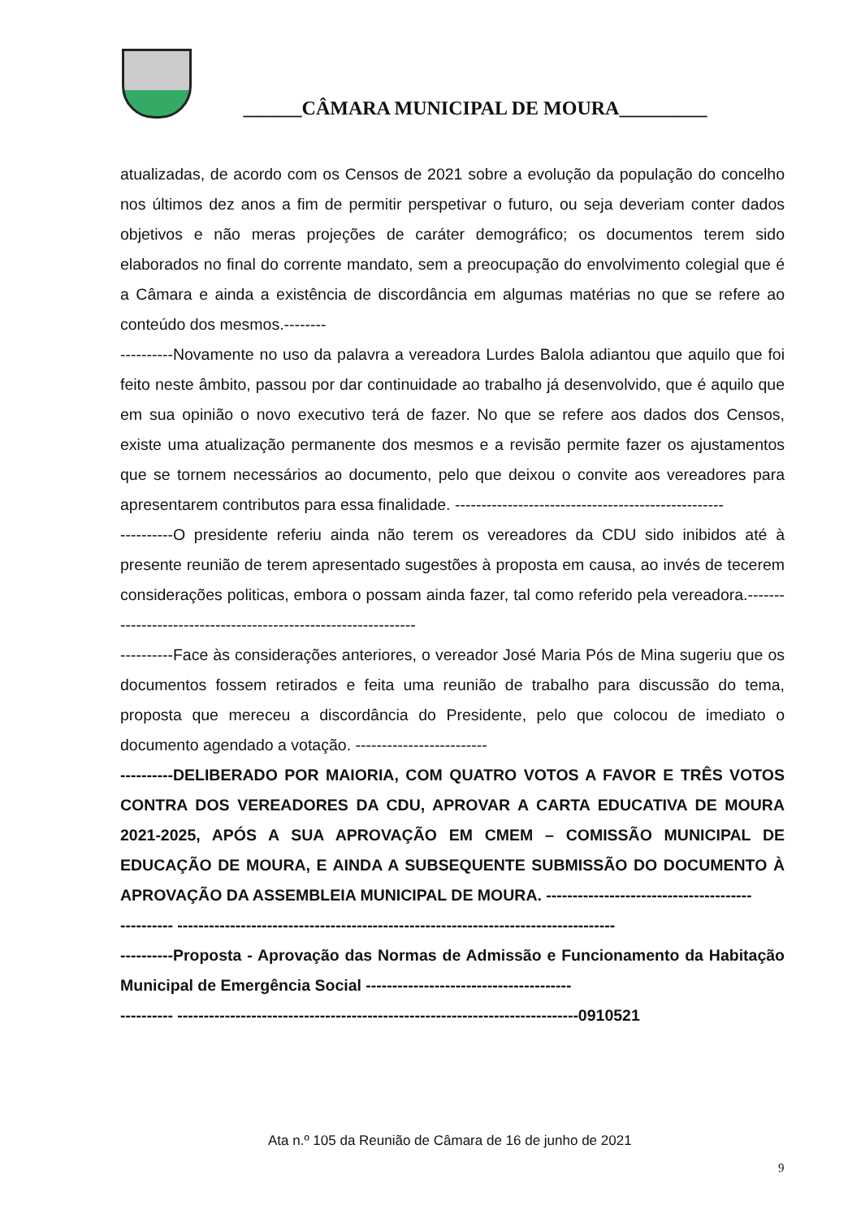______CÂMARA MUNICIPAL DE MOURA_________
atualizadas, de acordo com os Censos de 2021 sobre a evolução da população do concelho nos últimos dez anos a fim de permitir perspetivar o futuro, ou seja deveriam conter dados objetivos e não meras projeções de caráter demográfico; os documentos terem sido elaborados no final do corrente mandato, sem a preocupação do envolvimento colegial que é a Câmara e ainda a existência de discordância em algumas matérias no que se refere ao conteúdo dos mesmos.--------
----------Novamente no uso da palavra a vereadora Lurdes Balola adiantou que aquilo que foi feito neste âmbito, passou por dar continuidade ao trabalho já desenvolvido, que é aquilo que em sua opinião o novo executivo terá de fazer. No que se refere aos dados dos Censos, existe uma atualização permanente dos mesmos e a revisão permite fazer os ajustamentos que se tornem necessários ao documento, pelo que deixou o convite aos vereadores para apresentarem contributos para essa finalidade. ---------------------------------------------------
----------O presidente referiu ainda não terem os vereadores da CDU sido inibidos até à presente reunião de terem apresentado sugestões à proposta em causa, ao invés de tecerem considerações politicas, embora o possam ainda fazer, tal como referido pela vereadora.---------------------------------------------------------------
----------Face às considerações anteriores, o vereador José Maria Pós de Mina sugeriu que os documentos fossem retirados e feita uma reunião de trabalho para discussão do tema, proposta que mereceu a discordância do Presidente, pelo que colocou de imediato o documento agendado a votação. -------------------------
----------DELIBERADO POR MAIORIA, COM QUATRO VOTOS A FAVOR E TRÊS VOTOS CONTRA DOS VEREADORES DA CDU, APROVAR A CARTA EDUCATIVA DE MOURA 2021-2025, APÓS A SUA APROVAÇÃO EM CMEM – COMISSÃO MUNICIPAL DE EDUCAÇÃO DE MOURA, E AINDA A SUBSEQUENTE SUBMISSÃO DO DOCUMENTO À APROVAÇÃO DA ASSEMBLEIA MUNICIPAL DE MOURA. ---------------------------------------
---------- -----------------------------------------------------------------------------------
----------Proposta - Aprovação das Normas de Admissão e Funcionamento da Habitação Municipal de Emergência Social ---------------------------------------
---------- ----------------------------------------------------------------------------0910521
Ata n.º 105 da Reunião de Câmara de 16 de junho de 2021
9